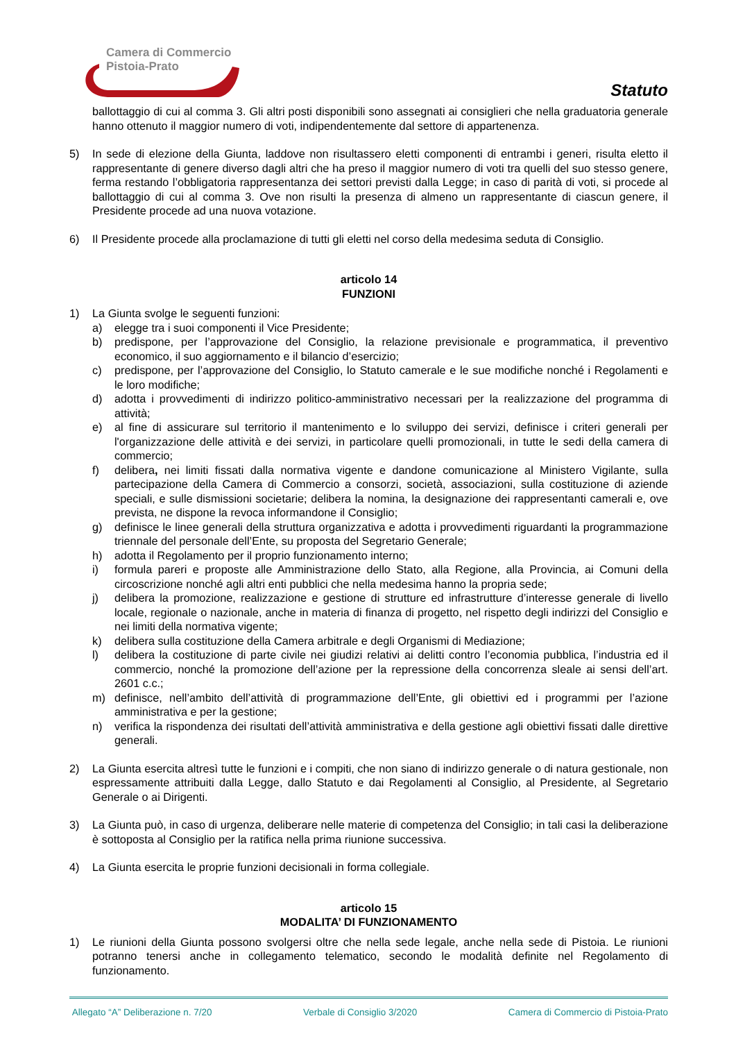Camera di Commercio
Pistoia-Prato
Statuto
ballottaggio di cui al comma 3. Gli altri posti disponibili sono assegnati ai consiglieri che nella graduatoria generale hanno ottenuto il maggior numero di voti, indipendentemente dal settore di appartenenza.
5) In sede di elezione della Giunta, laddove non risultassero eletti componenti di entrambi i generi, risulta eletto il rappresentante di genere diverso dagli altri che ha preso il maggior numero di voti tra quelli del suo stesso genere, ferma restando l’obbligatoria rappresentanza dei settori previsti dalla Legge; in caso di parità di voti, si procede al ballottaggio di cui al comma 3. Ove non risulti la presenza di almeno un rappresentante di ciascun genere, il Presidente procede ad una nuova votazione.
6) Il Presidente procede alla proclamazione di tutti gli eletti nel corso della medesima seduta di Consiglio.
articolo 14
FUNZIONI
1) La Giunta svolge le seguenti funzioni:
a) elegge tra i suoi componenti il Vice Presidente;
b) predispone, per l’approvazione del Consiglio, la relazione previsionale e programmatica, il preventivo economico, il suo aggiornamento e il bilancio d’esercizio;
c) predispone, per l’approvazione del Consiglio, lo Statuto camerale e le sue modifiche nonché i Regolamenti e le loro modifiche;
d) adotta i provvedimenti di indirizzo politico-amministrativo necessari per la realizzazione del programma di attività;
e) al fine di assicurare sul territorio il mantenimento e lo sviluppo dei servizi, definisce i criteri generali per l'organizzazione delle attività e dei servizi, in particolare quelli promozionali, in tutte le sedi della camera di commercio;
f) delibera, nei limiti fissati dalla normativa vigente e dandone comunicazione al Ministero Vigilante, sulla partecipazione della Camera di Commercio a consorzi, società, associazioni, sulla costituzione di aziende speciali, e sulle dismissioni societarie; delibera la nomina, la designazione dei rappresentanti camerali e, ove prevista, ne dispone la revoca informandone il Consiglio;
g) definisce le linee generali della struttura organizzativa e adotta i provvedimenti riguardanti la programmazione triennale del personale dell’Ente, su proposta del Segretario Generale;
h) adotta il Regolamento per il proprio funzionamento interno;
i) formula pareri e proposte alle Amministrazione dello Stato, alla Regione, alla Provincia, ai Comuni della circoscrizione nonché agli altri enti pubblici che nella medesima hanno la propria sede;
j) delibera la promozione, realizzazione e gestione di strutture ed infrastrutture d’interesse generale di livello locale, regionale o nazionale, anche in materia di finanza di progetto, nel rispetto degli indirizzi del Consiglio e nei limiti della normativa vigente;
k) delibera sulla costituzione della Camera arbitrale e degli Organismi di Mediazione;
l) delibera la costituzione di parte civile nei giudizi relativi ai delitti contro l’economia pubblica, l’industria ed il commercio, nonché la promozione dell’azione per la repressione della concorrenza sleale ai sensi dell’art. 2601 c.c.;
m) definisce, nell’ambito dell’attività di programmazione dell’Ente, gli obiettivi ed i programmi per l’azione amministrativa e per la gestione;
n) verifica la rispondenza dei risultati dell’attività amministrativa e della gestione agli obiettivi fissati dalle direttive generali.
2) La Giunta esercita altresì tutte le funzioni e i compiti, che non siano di indirizzo generale o di natura gestionale, non espressamente attribuiti dalla Legge, dallo Statuto e dai Regolamenti al Consiglio, al Presidente, al Segretario Generale o ai Dirigenti.
3) La Giunta può, in caso di urgenza, deliberare nelle materie di competenza del Consiglio; in tali casi la deliberazione è sottoposta al Consiglio per la ratifica nella prima riunione successiva.
4) La Giunta esercita le proprie funzioni decisionali in forma collegiale.
articolo 15
MODALITA’ DI FUNZIONAMENTO
1) Le riunioni della Giunta possono svolgersi oltre che nella sede legale, anche nella sede di Pistoia. Le riunioni potranno tenersi anche in collegamento telematico, secondo le modalità definite nel Regolamento di funzionamento.
Allegato “A” Deliberazione n. 7/20 Verbale di Consiglio 3/2020 Camera di Commercio di Pistoia-Prato